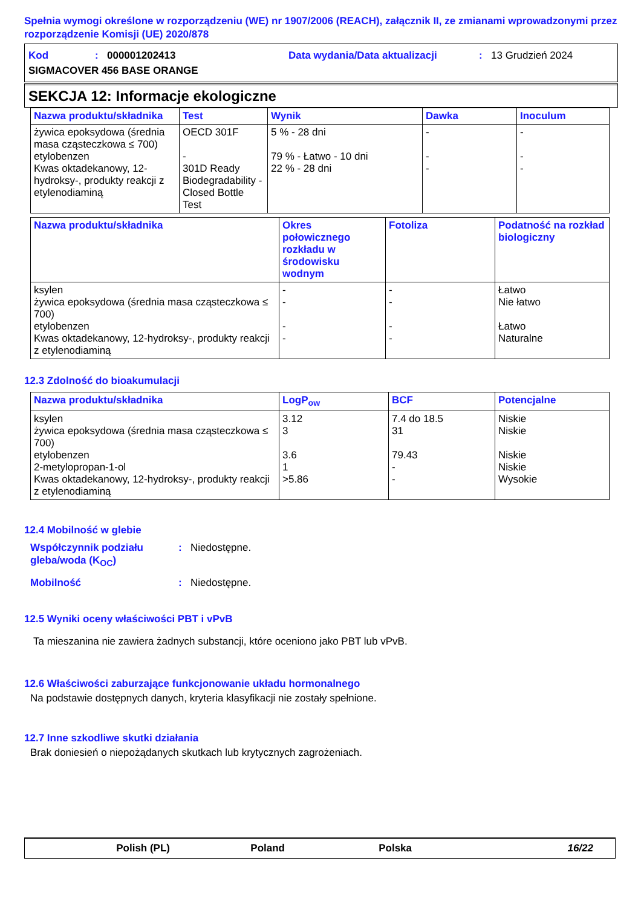Spełnia wymogi określone w rozporządzeniu (WE) nr 1907/2006 (REACH), załącznik II, ze zmianami wprowadzonymi przez rozporządzenie Komisji (UE) 2020/878
Kod: 000001202413 Data wydania/Data aktualizacji: 13 Grudzień 2024
SIGMACOVER 456 BASE ORANGE
SEKCJA 12: Informacje ekologiczne
| Nazwa produktu/składnika | Test | Wynik | Dawka | Inoculum |
| --- | --- | --- | --- | --- |
| żywica epoksydowa (średnia masa cząsteczkowa ≤ 700) etylobenzen Kwas oktadekanowy, 12-hydroksy-, produkty reakcji z etylenodiaminą | OECD 301F - 301D Ready Biodegradability - Closed Bottle Test | 5 % - 28 dni 79 % - Łatwo - 10 dni 22 % - 28 dni | - - - | - - - |
| Nazwa produktu/składnika | Okres połowicznego rozkładu w środowisku wodnym | Fotoliza | Podatność na rozkład biologiczny |
| --- | --- | --- | --- |
| ksylen żywica epoksydowa (średnia masa cząsteczkowa ≤ 700) etylobenzen Kwas oktadekanowy, 12-hydroksy-, produkty reakcji z etylenodiaminą | - - - - | - - - - | Łatwo Nie łatwo Łatwo Naturalne |
12.3 Zdolność do bioakumulacji
| Nazwa produktu/składnika | LogP<sub>ow</sub> | BCF | Potencjalne |
| --- | --- | --- | --- |
| ksylen żywica epoksydowa (średnia masa cząsteczkowa ≤ 700) etylobenzen 2-metylopropan-1-ol Kwas oktadekanowy, 12-hydroksy-, produkty reakcji z etylenodiaminą | 3.12 3 3.6 1 >5.86 | 7.4 do 18.5 31 79.43 - - | Niskie Niskie Niskie Niskie Wysokie |
12.4 Mobilność w glebie
Współczynnik podziału gleba/woda (K<sub>OC</sub>): Niedostępne.
Mobilność: Niedostępne.
12.5 Wyniki oceny właściwości PBT i vPvB
Ta mieszanina nie zawiera żadnych substancji, które oceniono jako PBT lub vPvB.
12.6 Właściwości zaburzające funkcjonowanie układu hormonalnego
Na podstawie dostępnych danych, kryteria klasyfikacji nie zostały spełnione.
12.7 Inne szkodliwe skutki działania
Brak doniesień o niepożądanych skutkach lub krytycznych zagrożeniach.
Polish (PL) Poland Polska 16/22